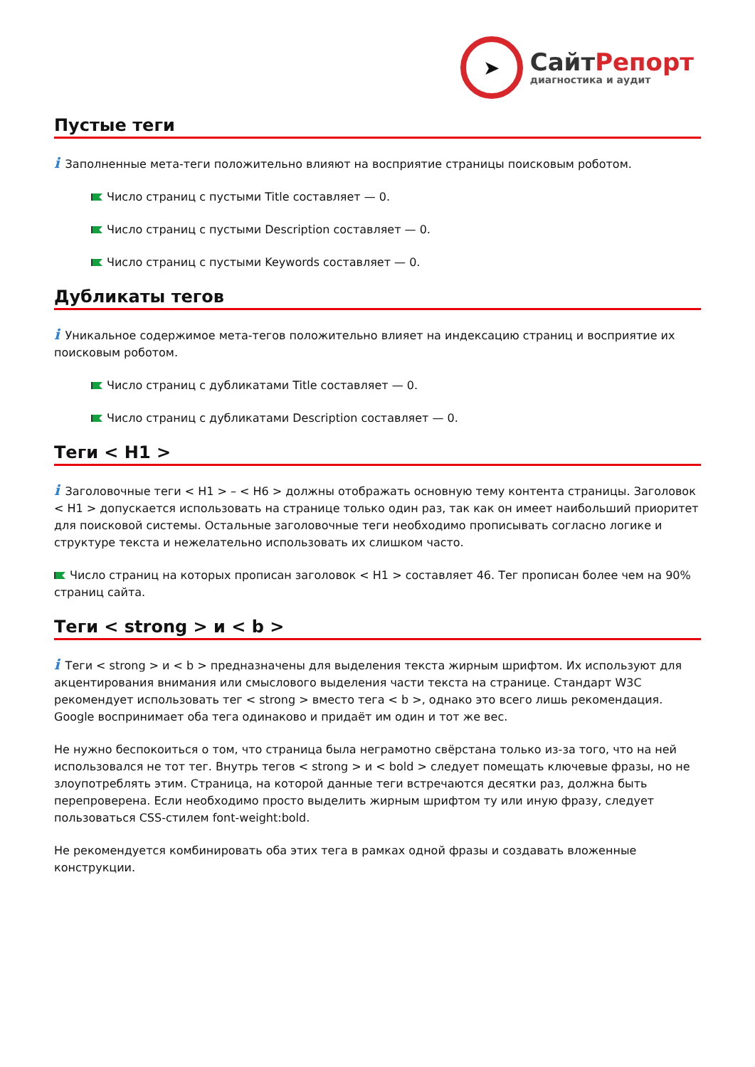➤
СайтРепорт
диагностика и аудит
Пустые теги
i Заполненные мета-теги положительно влияют на восприятие страницы поисковым роботом.
Число страниц с пустыми Title составляет — 0.
Число страниц с пустыми Description составляет — 0.
Число страниц с пустыми Keywords составляет — 0.
Дубликаты тегов
i Уникальное содержимое мета-тегов положительно влияет на индексацию страниц и восприятие их поисковым роботом.
Число страниц с дубликатами Title составляет — 0.
Число страниц с дубликатами Description составляет — 0.
Теги < H1 >
i Заголовочные теги < H1 > – < H6 > должны отображать основную тему контента страницы. Заголовок < H1 > допускается использовать на странице только один раз, так как он имеет наибольший приоритет для поисковой системы. Остальные заголовочные теги необходимо прописывать согласно логике и структуре текста и нежелательно использовать их слишком часто.
Число страниц на которых прописан заголовок < H1 > составляет 46. Тег прописан более чем на 90% страниц сайта.
Теги < strong > и < b >
i Теги < strong > и < b > предназначены для выделения текста жирным шрифтом. Их используют для акцентирования внимания или смыслового выделения части текста на странице. Стандарт W3C рекомендует использовать тег < strong > вместо тега < b >, однако это всего лишь рекомендация. Google воспринимает оба тега одинаково и придаёт им один и тот же вес.
Не нужно беспокоиться о том, что страница была неграмотно свёрстана только из-за того, что на ней использовался не тот тег. Внутрь тегов < strong > и < bold > следует помещать ключевые фразы, но не злоупотреблять этим. Страница, на которой данные теги встречаются десятки раз, должна быть перепроверена. Если необходимо просто выделить жирным шрифтом ту или иную фразу, следует пользоваться CSS-стилем font-weight:bold.
Не рекомендуется комбинировать оба этих тега в рамках одной фразы и создавать вложенные конструкции.